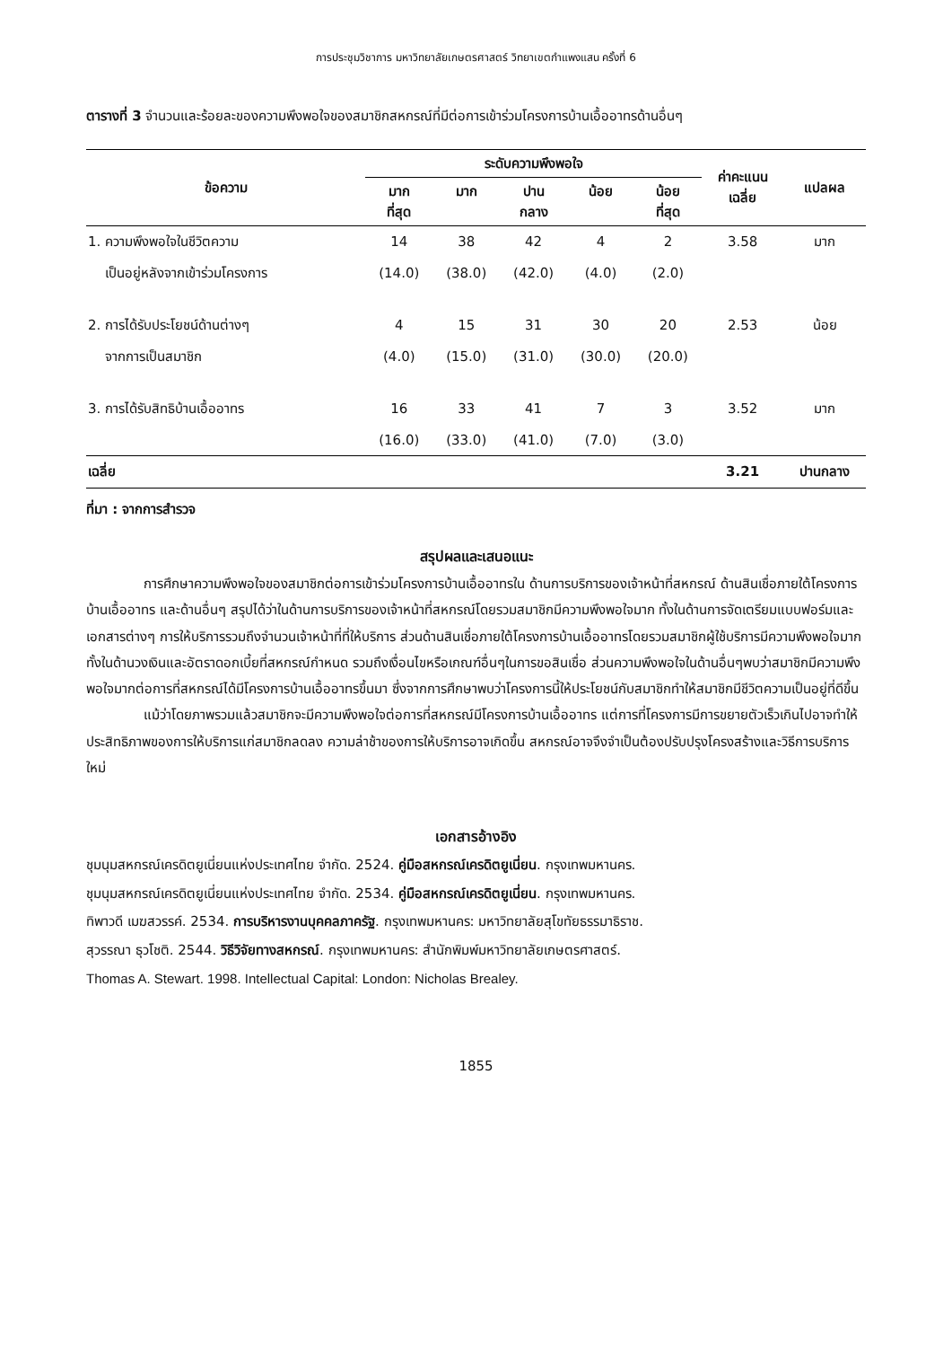การประชุมวิชาการ มหาวิทยาลัยเกษตรศาสตร์ วิทยาเขตกำแพงแสน ครั้งที่ 6
ตารางที่ 3 จำนวนและร้อยละของความพึงพอใจของสมาชิกสหกรณ์ที่มีต่อการเข้าร่วมโครงการบ้านเอื้ออาทรด้านอื่นๆ
| ข้อความ | ระดับความพึงพอใจ | | | | | ค่าคะแนน เฉลี่ย | แปลผล |
| --- | --- | --- | --- | --- | --- | --- | --- |
| | มาก ที่สุด | มาก | ปาน กลาง | น้อย | น้อย ที่สุด | | |
| 1. ความพึงพอใจในชีวิตความ | 14 | 38 | 42 | 4 | 2 | 3.58 | มาก |
| เป็นอยู่หลังจากเข้าร่วมโครงการ | (14.0) | (38.0) | (42.0) | (4.0) | (2.0) | | |
| 2. การได้รับประโยชน์ด้านต่างๆ | 4 | 15 | 31 | 30 | 20 | 2.53 | น้อย |
| จากการเป็นสมาชิก | (4.0) | (15.0) | (31.0) | (30.0) | (20.0) | | |
| 3. การได้รับสิทธิบ้านเอื้ออาทร | 16 | 33 | 41 | 7 | 3 | 3.52 | มาก |
| | (16.0) | (33.0) | (41.0) | (7.0) | (3.0) | | |
| เฉลี่ย | | | | | | 3.21 | ปานกลาง |
ที่มา : จากการสำรวจ
สรุปผลและเสนอแนะ
การศึกษาความพึงพอใจของสมาชิกต่อการเข้าร่วมโครงการบ้านเอื้ออาทรใน ด้านการบริการของเจ้าหน้าที่สหกรณ์ ด้านสินเชื่อภายใต้โครงการบ้านเอื้ออาทร และด้านอื่นๆ สรุปได้ว่าในด้านการบริการของเจ้าหน้าที่สหกรณ์โดยรวมสมาชิกมีความพึงพอใจมาก ทั้งในด้านการจัดเตรียมแบบฟอร์มและเอกสารต่างๆ การให้บริการรวมถึงจำนวนเจ้าหน้าที่ที่ให้บริการ ส่วนด้านสินเชื่อภายใต้โครงการบ้านเอื้ออาทรโดยรวมสมาชิกผู้ใช้บริการมีความพึงพอใจมาก ทั้งในด้านวงเงินและอัตราดอกเบี้ยที่สหกรณ์กำหนด รวมถึงเงื่อนไขหรือเกณฑ์อื่นๆในการขอสินเชื่อ ส่วนความพึงพอใจในด้านอื่นๆพบว่าสมาชิกมีความพึงพอใจมากต่อการที่สหกรณ์ได้มีโครงการบ้านเอื้ออาทรขึ้นมา ซึ่งจากการศึกษาพบว่าโครงการนี้ให้ประโยชน์กับสมาชิกทำให้สมาชิกมีชีวิตความเป็นอยู่ที่ดีขึ้น
แม้ว่าโดยภาพรวมแล้วสมาชิกจะมีความพึงพอใจต่อการที่สหกรณ์มีโครงการบ้านเอื้ออาทร แต่การที่โครงการมีการขยายตัวเร็วเกินไปอาจทำให้ประสิทธิภาพของการให้บริการแก่สมาชิกลดลง ความล่าช้าของการให้บริการอาจเกิดขึ้น สหกรณ์อาจจึงจำเป็นต้องปรับปรุงโครงสร้างและวิธีการบริการใหม่
เอกสารอ้างอิง
ชุมนุมสหกรณ์เครดิตยูเนี่ยนแห่งประเทศไทย จำกัด. 2524. คู่มือสหกรณ์เครดิตยูเนี่ยน. กรุงเทพมหานคร.
ชุมนุมสหกรณ์เครดิตยูเนี่ยนแห่งประเทศไทย จำกัด. 2534. คู่มือสหกรณ์เครดิตยูเนี่ยน. กรุงเทพมหานคร.
ทิพาวดี เมฆสวรรค์. 2534. การบริหารงานบุคคลภาครัฐ. กรุงเทพมหานคร: มหาวิทยาลัยสุโขทัยธรรมาธิราช.
สุวรรณา ธุวโชติ. 2544. วิธีวิจัยทางสหกรณ์. กรุงเทพมหานคร: สำนักพิมพ์มหาวิทยาลัยเกษตรศาสตร์.
Thomas A. Stewart. 1998. Intellectual Capital: London: Nicholas Brealey.
1855